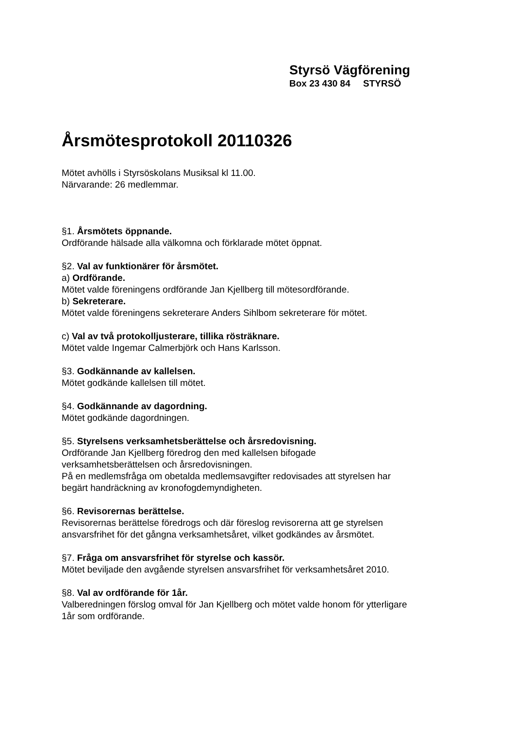Styrsö Vägförening
Box 23 430 84 STYRSÖ
Årsmötesprotokoll 20110326
Mötet avhölls i Styrsöskolans Musiksal kl 11.00.
Närvarande: 26 medlemmar.
§1. Årsmötets öppnande.
Ordförande hälsade alla välkomna och förklarade mötet öppnat.
§2. Val av funktionärer för årsmötet.
a) Ordförande.
Mötet valde föreningens ordförande Jan Kjellberg till mötesordförande.
b) Sekreterare.
Mötet valde föreningens sekreterare Anders Sihlbom sekreterare för mötet.
c) Val av två protokolljusterare, tillika rösträknare.
Mötet valde Ingemar Calmerbjörk och Hans Karlsson.
§3. Godkännande av kallelsen.
Mötet godkände kallelsen till mötet.
§4. Godkännande av dagordning.
Mötet godkände dagordningen.
§5. Styrelsens verksamhetsberättelse och årsredovisning.
Ordförande Jan Kjellberg föredrog den med kallelsen bifogade
verksamhetsberättelsen och årsredovisningen.
På en medlemsfråga om obetalda medlemsavgifter redovisades att styrelsen har
begärt handräckning av kronofogdemyndigheten.
§6. Revisorernas berättelse.
Revisorernas berättelse föredrogs och där föreslog revisorerna att ge styrelsen
ansvarsfrihet för det gångna verksamhetsåret, vilket godkändes av årsmötet.
§7. Fråga om ansvarsfrihet för styrelse och kassör.
Mötet beviljade den avgående styrelsen ansvarsfrihet för verksamhetsåret 2010.
§8. Val av ordförande för 1år.
Valberedningen förslog omval för Jan Kjellberg och mötet valde honom för ytterligare
1år som ordförande.